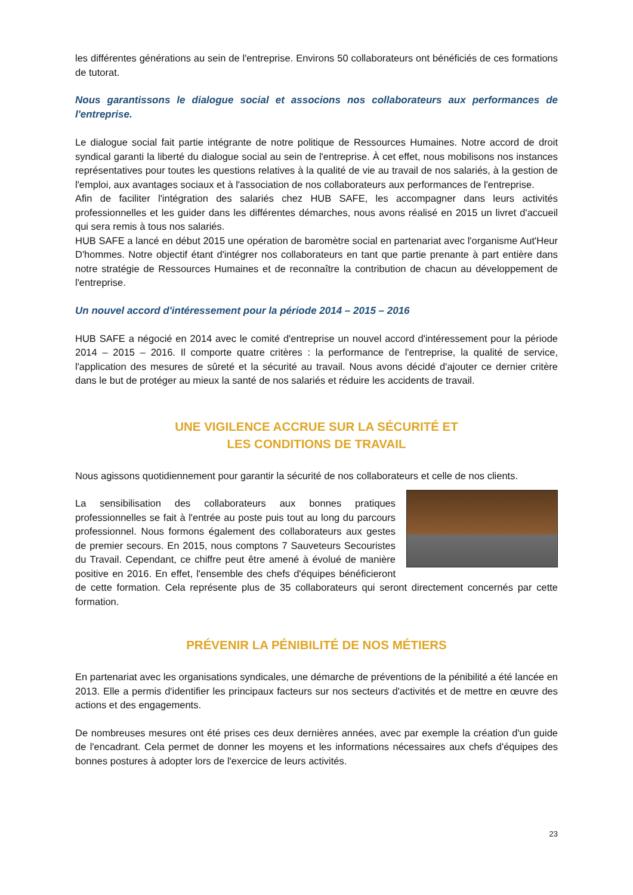les différentes générations au sein de l'entreprise. Environs 50 collaborateurs ont bénéficiés de ces formations de tutorat.
Nous garantissons le dialogue social et associons nos collaborateurs aux performances de l'entreprise.
Le dialogue social fait partie intégrante de notre politique de Ressources Humaines. Notre accord de droit syndical garanti la liberté du dialogue social au sein de l'entreprise. À cet effet, nous mobilisons nos instances représentatives pour toutes les questions relatives à la qualité de vie au travail de nos salariés, à la gestion de l'emploi, aux avantages sociaux et à l'association de nos collaborateurs aux performances de l'entreprise.
Afin de faciliter l'intégration des salariés chez HUB SAFE, les accompagner dans leurs activités professionnelles et les guider dans les différentes démarches, nous avons réalisé en 2015 un livret d'accueil qui sera remis à tous nos salariés.
HUB SAFE a lancé en début 2015 une opération de baromètre social en partenariat avec l'organisme Aut'Heur D'hommes. Notre objectif étant d'intégrer nos collaborateurs en tant que partie prenante à part entière dans notre stratégie de Ressources Humaines et de reconnaître la contribution de chacun au développement de l'entreprise.
Un nouvel accord d'intéressement pour la période 2014 – 2015 – 2016
HUB SAFE a négocié en 2014 avec le comité d'entreprise un nouvel accord d'intéressement pour la période 2014 – 2015 – 2016. Il comporte quatre critères : la performance de l'entreprise, la qualité de service, l'application des mesures de sûreté et la sécurité au travail. Nous avons décidé d'ajouter ce dernier critère dans le but de protéger au mieux la santé de nos salariés et réduire les accidents de travail.
UNE VIGILENCE ACCRUE SUR LA SÉCURITÉ ET
LES CONDITIONS DE TRAVAIL
Nous agissons quotidiennement pour garantir la sécurité de nos collaborateurs et celle de nos clients.
La sensibilisation des collaborateurs aux bonnes pratiques professionnelles se fait à l'entrée au poste puis tout au long du parcours professionnel. Nous formons également des collaborateurs aux gestes de premier secours. En 2015, nous comptons 7 Sauveteurs Secouristes du Travail. Cependant, ce chiffre peut être amené à évolué de manière positive en 2016. En effet, l'ensemble des chefs d'équipes bénéficieront de cette formation. Cela représente plus de 35 collaborateurs qui seront directement concernés par cette formation.
PRÉVENIR LA PÉNIBILITÉ DE NOS MÉTIERS
En partenariat avec les organisations syndicales, une démarche de préventions de la pénibilité a été lancée en 2013. Elle a permis d'identifier les principaux facteurs sur nos secteurs d'activités et de mettre en œuvre des actions et des engagements.
De nombreuses mesures ont été prises ces deux dernières années, avec par exemple la création d'un guide de l'encadrant. Cela permet de donner les moyens et les informations nécessaires aux chefs d'équipes des bonnes postures à adopter lors de l'exercice de leurs activités.
23